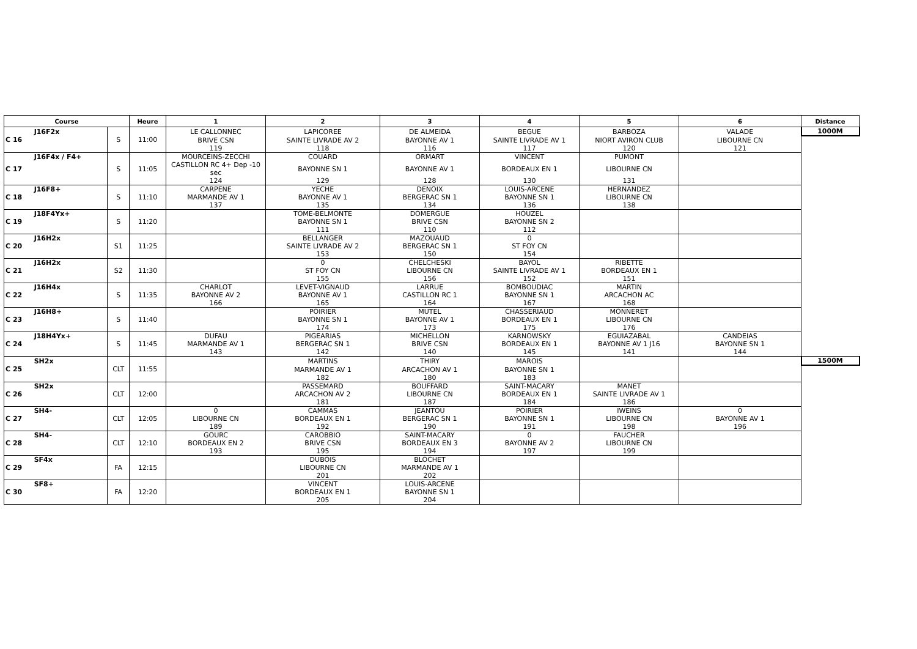| Course | | | Heure | 1 | 2 | 3 | 4 | 5 | 6 | Distance |
| --- | --- | --- | --- | --- | --- | --- | --- | --- | --- | --- |
| C 16 | J16F2x | S | 11:00 | LE CALLONNEC | LAPICOREE | DE ALMEIDA | BEGUE | BARBOZA | VALADE | 1000M |
| | | | | BRIVE CSN | SAINTE LIVRADE AV 2 | BAYONNE AV 1 | SAINTE LIVRADE AV 1 | NIORT AVIRON CLUB | LIBOURNE CN | |
| | | | | 119 | 118 | 116 | 117 | 120 | 121 | |
| C 17 | J16F4x / F4+ | S | 11:05 | MOURCEINS-ZECCHI | COUARD | ORMART | VINCENT | PUMONT | | |
| | | | | CASTILLON RC 4+ Dep -10 sec | BAYONNE SN 1 | BAYONNE AV 1 | BORDEAUX EN 1 | LIBOURNE CN | | |
| | | | | 124 | 129 | 128 | 130 | 131 | | |
| C 18 | J16F8+ | S | 11:10 | CARPENE | YECHE | DENOIX | LOUIS-ARCENE | HERNANDEZ | | |
| | | | | MARMANDE AV 1 | BAYONNE AV 1 | BERGERAC SN 1 | BAYONNE SN 1 | LIBOURNE CN | | |
| | | | | 137 | 135 | 134 | 136 | 138 | | |
| C 19 | J18F4Yx+ | S | 11:20 | | TOME-BELMONTE | DOMERGUE | HOUZEL | | | |
| | | | | | BAYONNE SN 1 | BRIVE CSN | BAYONNE SN 2 | | | |
| | | | | | 111 | 110 | 112 | | | |
| C 20 | J16H2x | S1 | 11:25 | | BELLANGER | MAZOUAUD | 0 | | | |
| | | | | | SAINTE LIVRADE AV 2 | BERGERAC SN 1 | ST FOY CN | | | |
| | | | | | 153 | 150 | 154 | | | |
| C 21 | J16H2x | S2 | 11:30 | | 0 | CHELCHESKI | BAYOL | RIBETTE | | |
| | | | | | ST FOY CN | LIBOURNE CN | SAINTE LIVRADE AV 1 | BORDEAUX EN 1 | | |
| | | | | | 155 | 156 | 152 | 151 | | |
| C 22 | J16H4x | S | 11:35 | CHARLOT | LEVET-VIGNAUD | LARRUE | BOMBOUDIAC | MARTIN | | |
| | | | | BAYONNE AV 2 | BAYONNE AV 1 | CASTILLON RC 1 | BAYONNE SN 1 | ARCACHON AC | | |
| | | | | 166 | 165 | 164 | 167 | 168 | | |
| C 23 | J16H8+ | S | 11:40 | | POIRIER | MUTEL | CHASSERIAUD | MONNERET | | |
| | | | | | BAYONNE SN 1 | BAYONNE AV 1 | BORDEAUX EN 1 | LIBOURNE CN | | |
| | | | | | 174 | 173 | 175 | 176 | | |
| C 24 | J18H4Yx+ | S | 11:45 | DUFAU | PIGEARIAS | MICHELLON | KARNOWSKY | EGUIAZABAL | CANDEIAS | |
| | | | | MARMANDE AV 1 | BERGERAC SN 1 | BRIVE CSN | BORDEAUX EN 1 | BAYONNE AV 1 J16 | BAYONNE SN 1 | |
| | | | | 143 | 142 | 140 | 145 | 141 | 144 | |
| C 25 | SH2x | CLT | 11:55 | | MARTINS | THIRY | MAROIS | | | 1500M |
| | | | | | MARMANDE AV 1 | ARCACHON AV 1 | BAYONNE SN 1 | | | |
| | | | | | 182 | 180 | 183 | | | |
| C 26 | SH2x | CLT | 12:00 | | PASSEMARD | BOUFFARD | SAINT-MACARY | MANET | | |
| | | | | | ARCACHON AV 2 | LIBOURNE CN | BORDEAUX EN 1 | SAINTE LIVRADE AV 1 | | |
| | | | | | 181 | 187 | 184 | 186 | | |
| C 27 | SH4- | CLT | 12:05 | 0 | CAMMAS | JEANTOU | POIRIER | IWEINS | 0 | |
| | | | | LIBOURNE CN | BORDEAUX EN 1 | BERGERAC SN 1 | BAYONNE SN 1 | LIBOURNE CN | BAYONNE AV 1 | |
| | | | | 189 | 192 | 190 | 191 | 198 | 196 | |
| C 28 | SH4- | CLT | 12:10 | GOURC | CAROBBIO | SAINT-MACARY | 0 | FAUCHER | | |
| | | | | BORDEAUX EN 2 | BRIVE CSN | BORDEAUX EN 3 | BAYONNE AV 2 | LIBOURNE CN | | |
| | | | | 193 | 195 | 194 | 197 | 199 | | |
| C 29 | SF4x | FA | 12:15 | | DUBOIS | BLOCHET | | | | |
| | | | | | LIBOURNE CN | MARMANDE AV 1 | | | | |
| | | | | | 201 | 202 | | | | |
| C 30 | SF8+ | FA | 12:20 | | VINCENT | LOUIS-ARCENE | | | | |
| | | | | | BORDEAUX EN 1 | BAYONNE SN 1 | | | | |
| | | | | | 205 | 204 | | | | |